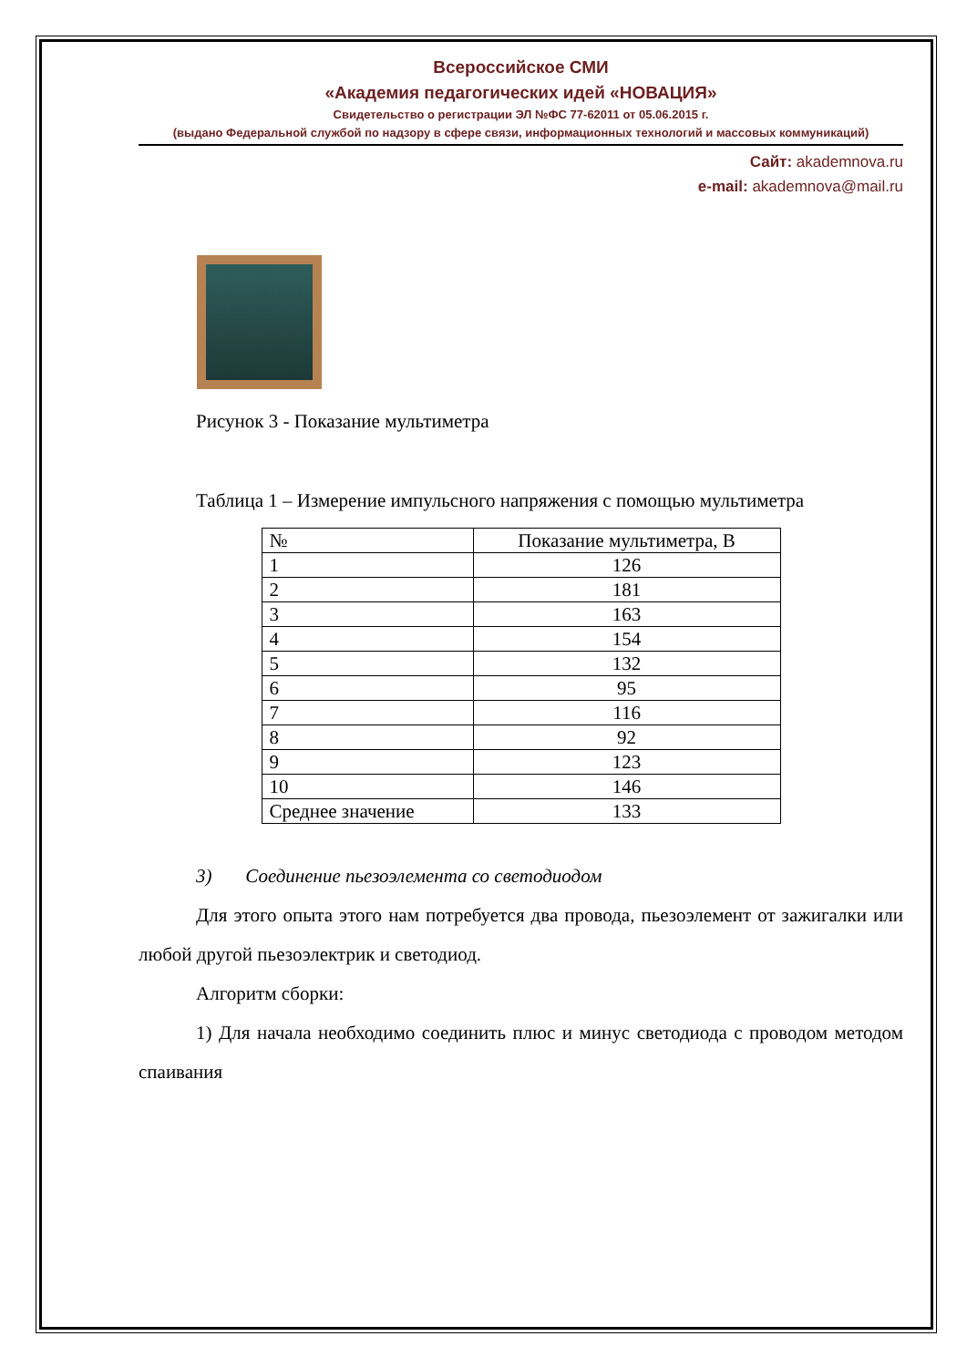Всероссийское СМИ
«Академия педагогических идей «НОВАЦИЯ»
Свидетельство о регистрации ЭЛ №ФС 77-62011 от 05.06.2015 г.
(выдано Федеральной службой по надзору в сфере связи, информационных технологий и массовых коммуникаций)
Сайт: akademnova.ru
e-mail: akademnova@mail.ru
Рисунок 3 - Показание мультиметра
Таблица 1 – Измерение импульсного напряжения с помощью мультиметра
| № | Показание мультиметра, В |
| --- | --- |
| 1 | 126 |
| 2 | 181 |
| 3 | 163 |
| 4 | 154 |
| 5 | 132 |
| 6 | 95 |
| 7 | 116 |
| 8 | 92 |
| 9 | 123 |
| 10 | 146 |
| Среднее значение | 133 |
3) Соединение пьезоэлемента со светодиодом
Для этого опыта этого нам потребуется два провода, пьезоэлемент от зажигалки или любой другой пьезоэлектрик и светодиод.
Алгоритм сборки:
1) Для начала необходимо соединить плюс и минус светодиода с проводом методом спаивания